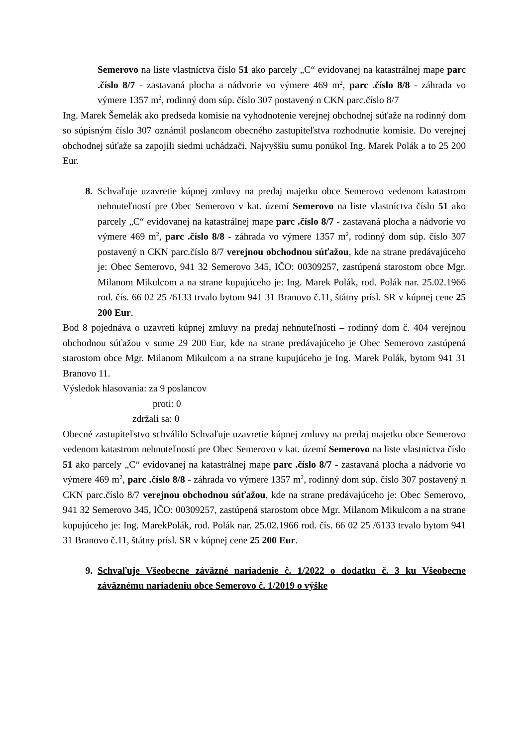Semerovo na liste vlastníctva číslo 51 ako parcely „C“ evidovanej na katastrálnej mape parc .číslo 8/7 - zastavaná plocha a nádvorie vo výmere 469 m<sup>2</sup>, parc .číslo 8/8 - záhrada vo výmere 1357 m<sup>2</sup>, rodinný dom súp. číslo 307 postavený n CKN parc.číslo 8/7
Ing. Marek Šemelák ako predseda komisie na vyhodnotenie verejnej obchodnej súťaže na rodinný dom so súpisným číslo 307 oznámil poslancom obecného zastupiteľstva rozhodnutie komisie. Do verejnej obchodnej súťaže sa zapojili siedmi uchádzači. Najvyššiu sumu ponúkol Ing. Marek Polák a to 25 200 Eur.
8. Schvaľuje uzavretie kúpnej zmluvy na predaj majetku obce Semerovo vedenom katastrom nehnuteľností pre Obec Semerovo v kat. území Semerovo na liste vlastníctva číslo 51 ako parcely „C“ evidovanej na katastrálnej mape parc .číslo 8/7 - zastavaná plocha a nádvorie vo výmere 469 m<sup>2</sup>, parc .číslo 8/8 - záhrada vo výmere 1357 m<sup>2</sup>, rodinný dom súp. číslo 307 postavený n CKN parc.číslo 8/7 verejnou obchodnou súťažou, kde na strane predávajúceho je: Obec Semerovo, 941 32 Semerovo 345, IČO: 00309257, zastúpená starostom obce Mgr. Milanom Mikulcom a na strane kupujúceho je: Ing. Marek Polák, rod. Polák nar. 25.02.1966 rod. čís. 66 02 25 /6133 trvalo bytom 941 31 Branovo č.11, štátny prísl. SR v kúpnej cene 25 200 Eur.
Bod 8 pojednáva o uzavretí kúpnej zmluvy na predaj nehnuteľnosti – rodinný dom č. 404 verejnou obchodnou súťažou v sume 29 200 Eur, kde na strane predávajúceho je Obec Semerovo zastúpená starostom obce Mgr. Milanom Mikulcom a na strane kupujúceho je Ing. Marek Polák, bytom 941 31 Branovo 11.
Výsledok hlasovania: za 9 poslancov
proti: 0
zdržali sa: 0
Obecné zastupiteľstvo schválilo Schvaľuje uzavretie kúpnej zmluvy na predaj majetku obce Semerovo vedenom katastrom nehnuteľností pre Obec Semerovo v kat. území Semerovo na liste vlastníctva číslo 51 ako parcely „C“ evidovanej na katastrálnej mape parc .číslo 8/7 - zastavaná plocha a nádvorie vo výmere 469 m<sup>2</sup>, parc .číslo 8/8 - záhrada vo výmere 1357 m<sup>2</sup>, rodinný dom súp. číslo 307 postavený n CKN parc.číslo 8/7 verejnou obchodnou súťažou, kde na strane predávajúceho je: Obec Semerovo, 941 32 Semerovo 345, IČO: 00309257, zastúpená starostom obce Mgr. Milanom Mikulcom a na strane kupujúceho je: Ing. MarekPolák, rod. Polák nar. 25.02.1966 rod. čís. 66 02 25 /6133 trvalo bytom 941 31 Branovo č.11, štátny prísl. SR v kúpnej cene 25 200 Eur.
9. Schvaľuje Všeobecne záväzné nariadenie č. 1/2022 o dodatku č. 3 ku Všeobecne záväznému nariadeniu obce Semerovo č. 1/2019 o výške